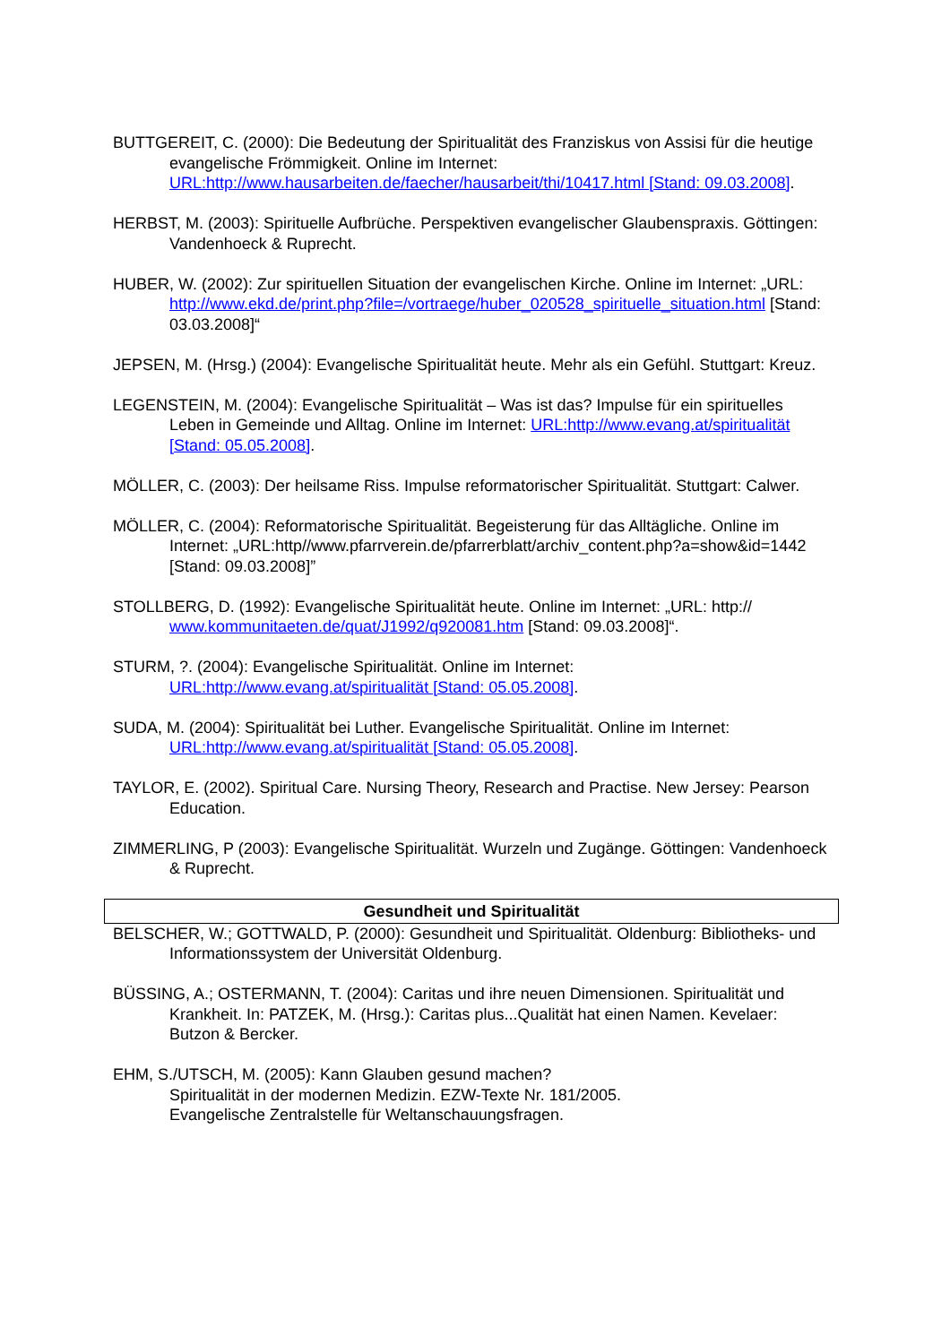BUTTGEREIT, C. (2000): Die Bedeutung der Spiritualität des Franziskus von Assisi für die heutige evangelische Frömmigkeit. Online im Internet: URL:http://www.hausarbeiten.de/faecher/hausarbeit/thi/10417.html [Stand: 09.03.2008].
HERBST, M. (2003): Spirituelle Aufbrüche. Perspektiven evangelischer Glaubenspraxis. Göttingen: Vandenhoeck & Ruprecht.
HUBER, W. (2002): Zur spirituellen Situation der evangelischen Kirche. Online im Internet: „URL: http://www.ekd.de/print.php?file=/vortraege/huber_020528_spirituelle_situation.html [Stand: 03.03.2008]“
JEPSEN, M. (Hrsg.) (2004): Evangelische Spiritualität heute. Mehr als ein Gefühl. Stuttgart: Kreuz.
LEGENSTEIN, M. (2004): Evangelische Spiritualität – Was ist das? Impulse für ein spirituelles Leben in Gemeinde und Alltag. Online im Internet: URL:http://www.evang.at/spiritualität [Stand: 05.05.2008].
MÖLLER, C. (2003): Der heilsame Riss. Impulse reformatorischer Spiritualität. Stuttgart: Calwer.
MÖLLER, C. (2004): Reformatorische Spiritualität. Begeisterung für das Alltägliche. Online im Internet: „URL:http//www.pfarrverein.de/pfarrerblatt/archiv_content.php?a=show&id=1442 [Stand: 09.03.2008]”
STOLLBERG, D. (1992): Evangelische Spiritualität heute. Online im Internet: „URL: http:// www.kommunitaeten.de/quat/J1992/q920081.htm [Stand: 09.03.2008]“.
STURM, ?. (2004): Evangelische Spiritualität. Online im Internet: URL:http://www.evang.at/spiritualität [Stand: 05.05.2008].
SUDA, M. (2004): Spiritualität bei Luther. Evangelische Spiritualität. Online im Internet: URL:http://www.evang.at/spiritualität [Stand: 05.05.2008].
TAYLOR, E. (2002). Spiritual Care. Nursing Theory, Research and Practise. New Jersey: Pearson Education.
ZIMMERLING, P (2003): Evangelische Spiritualität. Wurzeln und Zugänge. Göttingen: Vandenhoeck & Ruprecht.
Gesundheit und Spiritualität
BELSCHER, W.; GOTTWALD, P. (2000): Gesundheit und Spiritualität. Oldenburg: Bibliotheks- und Informationssystem der Universität Oldenburg.
BÜSSING, A.; OSTERMANN, T. (2004): Caritas und ihre neuen Dimensionen. Spiritualität und Krankheit. In: PATZEK, M. (Hrsg.): Caritas plus...Qualität hat einen Namen. Kevelaer: Butzon & Bercker.
EHM, S./UTSCH, M. (2005): Kann Glauben gesund machen?
Spiritualität in der modernen Medizin. EZW-Texte Nr. 181/2005.
Evangelische Zentralstelle für Weltanschauungsfragen.